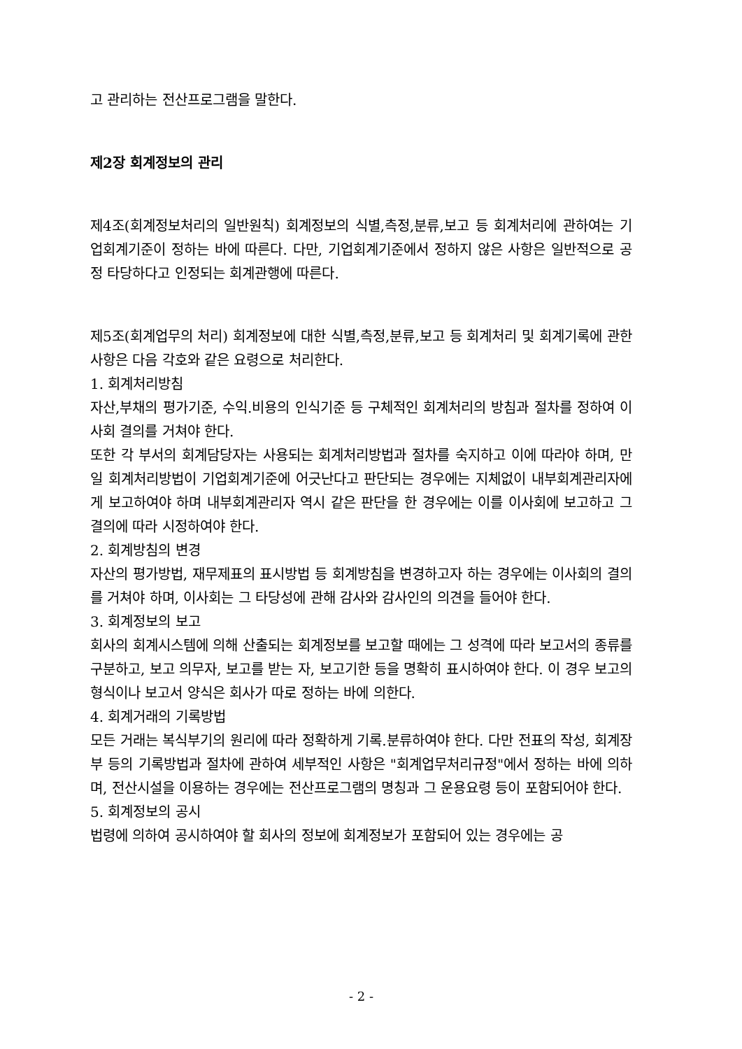고 관리하는 전산프로그램을 말한다.
제2장 회계정보의 관리
제4조(회계정보처리의 일반원칙) 회계정보의 식별,측정,분류,보고 등 회계처리에 관하여는 기업회계기준이 정하는 바에 따른다. 다만, 기업회계기준에서 정하지 않은 사항은 일반적으로 공정 타당하다고 인정되는 회계관행에 따른다.
제5조(회계업무의 처리) 회계정보에 대한 식별,측정,분류,보고 등 회계처리 및 회계기록에 관한 사항은 다음 각호와 같은 요령으로 처리한다.
1. 회계처리방침
자산,부채의 평가기준, 수익.비용의 인식기준 등 구체적인 회계처리의 방침과 절차를 정하여 이사회 결의를 거쳐야 한다.
또한 각 부서의 회계담당자는 사용되는 회계처리방법과 절차를 숙지하고 이에 따라야 하며, 만일 회계처리방법이 기업회계기준에 어긋난다고 판단되는 경우에는 지체없이 내부회계관리자에게 보고하여야 하며 내부회계관리자 역시 같은 판단을 한 경우에는 이를 이사회에 보고하고 그 결의에 따라 시정하여야 한다.
2. 회계방침의 변경
자산의 평가방법, 재무제표의 표시방법 등 회계방침을 변경하고자 하는 경우에는 이사회의 결의를 거쳐야 하며, 이사회는 그 타당성에 관해 감사와 감사인의 의견을 들어야 한다.
3. 회계정보의 보고
회사의 회계시스템에 의해 산출되는 회계정보를 보고할 때에는 그 성격에 따라 보고서의 종류를 구분하고, 보고 의무자, 보고를 받는 자, 보고기한 등을 명확히 표시하여야 한다. 이 경우 보고의 형식이나 보고서 양식은 회사가 따로 정하는 바에 의한다.
4. 회계거래의 기록방법
모든 거래는 복식부기의 원리에 따라 정확하게 기록.분류하여야 한다. 다만 전표의 작성, 회계장부 등의 기록방법과 절차에 관하여 세부적인 사항은 "회계업무처리규정"에서 정하는 바에 의하며, 전산시설을 이용하는 경우에는 전산프로그램의 명칭과 그 운용요령 등이 포함되어야 한다.
5. 회계정보의 공시
법령에 의하여 공시하여야 할 회사의 정보에 회계정보가 포함되어 있는 경우에는 공
- 2 -